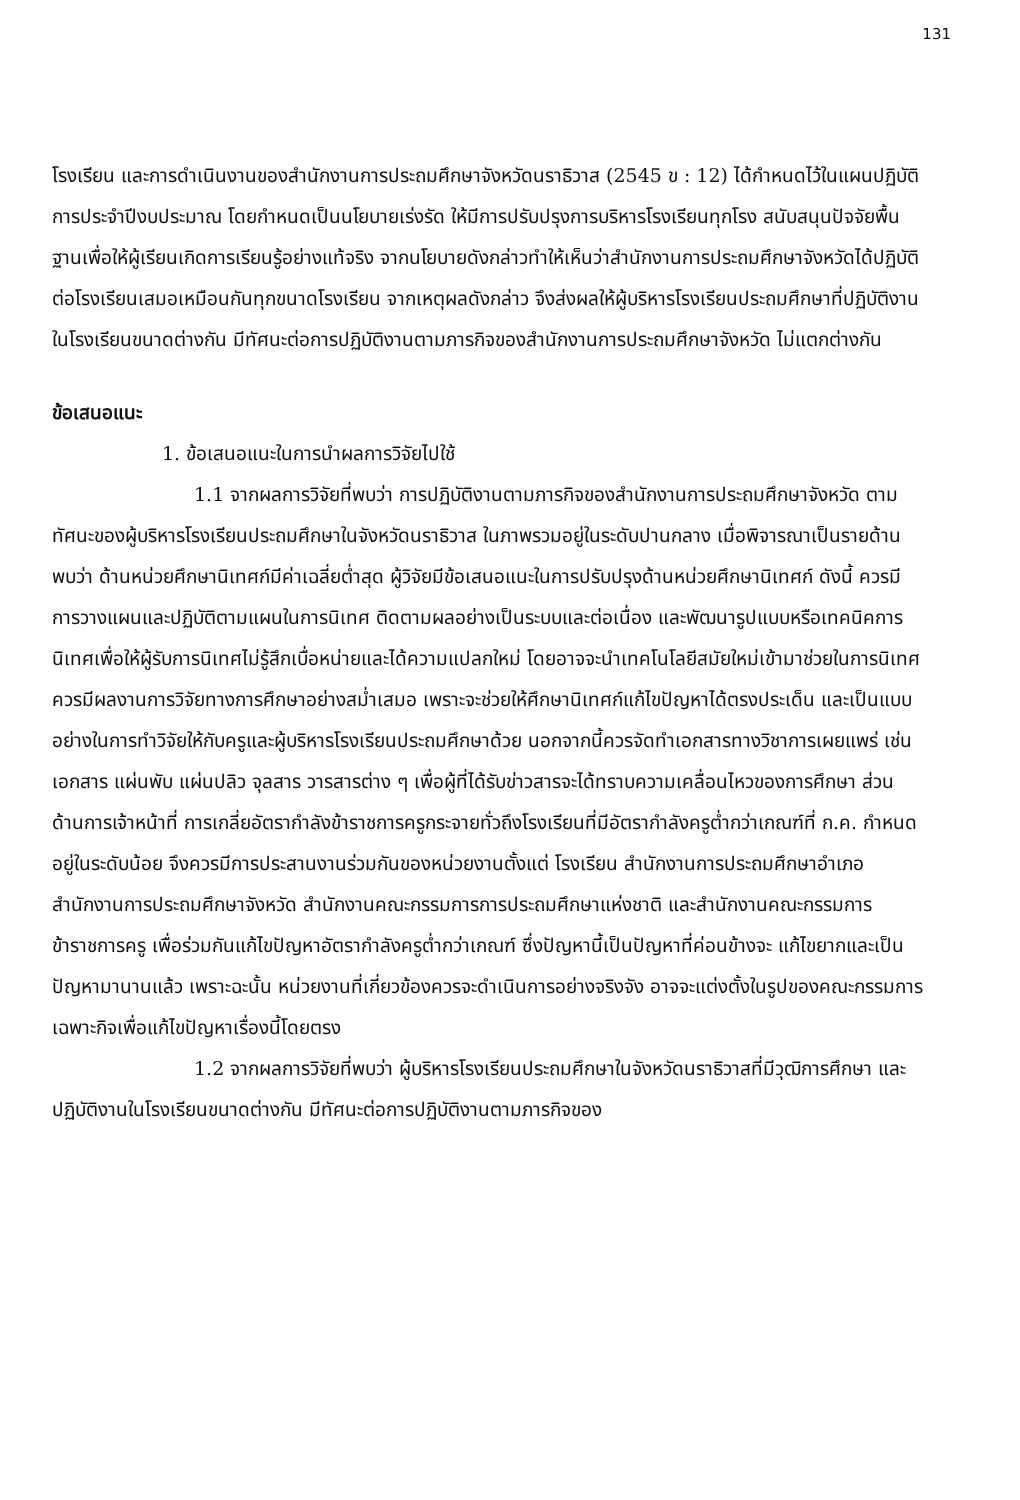131
โรงเรียน และการดำเนินงานของสำนักงานการประถมศึกษาจังหวัดนราธิวาส (2545 ข : 12) ได้กำหนดไว้ในแผนปฏิบัติการประจำปีงบประมาณ โดยกำหนดเป็นนโยบายเร่งรัด ให้มีการปรับปรุงการบริหารโรงเรียนทุกโรง สนับสนุนปัจจัยพื้นฐานเพื่อให้ผู้เรียนเกิดการเรียนรู้อย่างแท้จริง จากนโยบายดังกล่าวทำให้เห็นว่าสำนักงานการประถมศึกษาจังหวัดได้ปฏิบัติต่อโรงเรียนเสมอเหมือนกันทุกขนาดโรงเรียน จากเหตุผลดังกล่าว จึงส่งผลให้ผู้บริหารโรงเรียนประถมศึกษาที่ปฏิบัติงานในโรงเรียนขนาดต่างกัน มีทัศนะต่อการปฏิบัติงานตามภารกิจของสำนักงานการประถมศึกษาจังหวัด ไม่แตกต่างกัน
ข้อเสนอแนะ
1. ข้อเสนอแนะในการนำผลการวิจัยไปใช้
1.1 จากผลการวิจัยที่พบว่า การปฏิบัติงานตามภารกิจของสำนักงานการประถมศึกษาจังหวัด ตามทัศนะของผู้บริหารโรงเรียนประถมศึกษาในจังหวัดนราธิวาส ในภาพรวมอยู่ในระดับปานกลาง เมื่อพิจารณาเป็นรายด้านพบว่า ด้านหน่วยศึกษานิเทศก์มีค่าเฉลี่ยต่ำสุด ผู้วิจัยมีข้อเสนอแนะในการปรับปรุงด้านหน่วยศึกษานิเทศก์ ดังนี้ ควรมีการวางแผนและปฏิบัติตามแผนในการนิเทศ ติดตามผลอย่างเป็นระบบและต่อเนื่อง และพัฒนารูปแบบหรือเทคนิคการนิเทศเพื่อให้ผู้รับการนิเทศไม่รู้สึกเบื่อหน่ายและได้ความแปลกใหม่ โดยอาจจะนำเทคโนโลยีสมัยใหม่เข้ามาช่วยในการนิเทศ ควรมีผลงานการวิจัยทางการศึกษาอย่างสม่ำเสมอ เพราะจะช่วยให้ศึกษานิเทศก์แก้ไขปัญหาได้ตรงประเด็น และเป็นแบบอย่างในการทำวิจัยให้กับครูและผู้บริหารโรงเรียนประถมศึกษาด้วย นอกจากนี้ควรจัดทำเอกสารทางวิชาการเผยแพร่ เช่น เอกสาร แผ่นพับ แผ่นปลิว จุลสาร วารสารต่าง ๆ เพื่อผู้ที่ได้รับข่าวสารจะได้ทราบความเคลื่อนไหวของการศึกษา ส่วนด้านการเจ้าหน้าที่ การเกลี่ยอัตรากำลังข้าราชการครูกระจายทั่วถึงโรงเรียนที่มีอัตรากำลังครูต่ำกว่าเกณฑ์ที่ ก.ค. กำหนด อยู่ในระดับน้อย จึงควรมีการประสานงานร่วมกันของหน่วยงานตั้งแต่ โรงเรียน สำนักงานการประถมศึกษาอำเภอ สำนักงานการประถมศึกษาจังหวัด สำนักงานคณะกรรมการการประถมศึกษาแห่งชาติ และสำนักงานคณะกรรมการข้าราชการครู เพื่อร่วมกันแก้ไขปัญหาอัตรากำลังครูต่ำกว่าเกณฑ์ ซึ่งปัญหานี้เป็นปัญหาที่ค่อนข้างจะ แก้ไขยากและเป็นปัญหามานานแล้ว เพราะฉะนั้น หน่วยงานที่เกี่ยวข้องควรจะดำเนินการอย่างจริงจัง อาจจะแต่งตั้งในรูปของคณะกรรมการเฉพาะกิจเพื่อแก้ไขปัญหาเรื่องนี้โดยตรง
1.2 จากผลการวิจัยที่พบว่า ผู้บริหารโรงเรียนประถมศึกษาในจังหวัดนราธิวาสที่มีวุฒิการศึกษา และปฏิบัติงานในโรงเรียนขนาดต่างกัน มีทัศนะต่อการปฏิบัติงานตามภารกิจของ